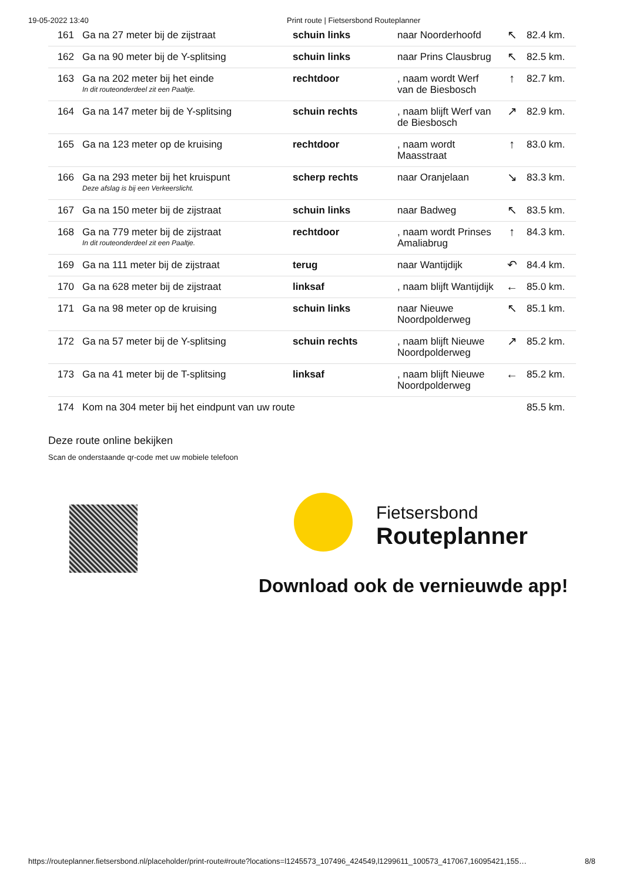19-05-2022 13:40 Print route | Fietsersbond Routeplanner
| 161 | Ga na 27 meter bij de zijstraat | schuin links | naar Noorderhoofd | ↖ | 82.4 km. |
| 162 | Ga na 90 meter bij de Y-splitsing | schuin links | naar Prins Clausbrug | ↖ | 82.5 km. |
| 163 | Ga na 202 meter bij het einde In dit routeonderdeel zit een Paaltje. | rechtdoor | , naam wordt Werf van de Biesbosch | ↑ | 82.7 km. |
| 164 | Ga na 147 meter bij de Y-splitsing | schuin rechts | , naam blijft Werf van de Biesbosch | ↗ | 82.9 km. |
| 165 | Ga na 123 meter op de kruising | rechtdoor | , naam wordt Maasstraat | ↑ | 83.0 km. |
| 166 | Ga na 293 meter bij het kruispunt Deze afslag is bij een Verkeerslicht. | scherp rechts | naar Oranjelaan | ↘ | 83.3 km. |
| 167 | Ga na 150 meter bij de zijstraat | schuin links | naar Badweg | ↖ | 83.5 km. |
| 168 | Ga na 779 meter bij de zijstraat In dit routeonderdeel zit een Paaltje. | rechtdoor | , naam wordt Prinses Amaliabrug | ↑ | 84.3 km. |
| 169 | Ga na 111 meter bij de zijstraat | terug | naar Wantijdijk | ↶ | 84.4 km. |
| 170 | Ga na 628 meter bij de zijstraat | linksaf | , naam blijft Wantijdijk | ← | 85.0 km. |
| 171 | Ga na 98 meter op de kruising | schuin links | naar Nieuwe Noordpolderweg | ↖ | 85.1 km. |
| 172 | Ga na 57 meter bij de Y-splitsing | schuin rechts | , naam blijft Nieuwe Noordpolderweg | ↗ | 85.2 km. |
| 173 | Ga na 41 meter bij de T-splitsing | linksaf | , naam blijft Nieuwe Noordpolderweg | ← | 85.2 km. |
| 174 | Kom na 304 meter bij het eindpunt van uw route | | | | 85.5 km. |
Deze route online bekijken
Scan de onderstaande qr-code met uw mobiele telefoon
Fietsersbond
Routeplanner
Download ook de vernieuwde app!
https://routeplanner.fietsersbond.nl/placeholder/print-route#route?locations=l1245573_107496_424549,l1299611_100573_417067,16095421,155… 8/8